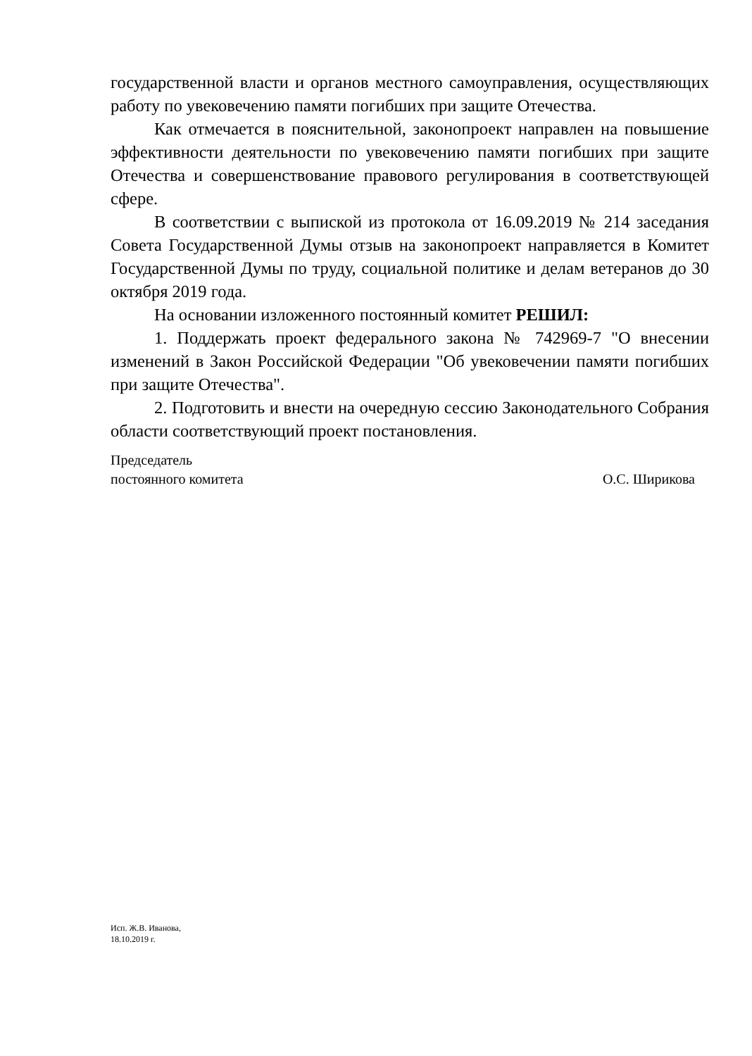государственной власти и органов местного самоуправления, осуществляющих работу по увековечению памяти погибших при защите Отечества.
Как отмечается в пояснительной, законопроект направлен на повышение эффективности деятельности по увековечению памяти погибших при защите Отечества и совершенствование правового регулирования в соответствующей сфере.
В соответствии с выпиской из протокола от 16.09.2019 № 214 заседания Совета Государственной Думы отзыв на законопроект направляется в Комитет Государственной Думы по труду, социальной политике и делам ветеранов до 30 октября 2019 года.
На основании изложенного постоянный комитет РЕШИЛ:
1. Поддержать проект федерального закона № 742969-7 "О внесении изменений в Закон Российской Федерации "Об увековечении памяти погибших при защите Отечества".
2. Подготовить и внести на очередную сессию Законодательного Собрания области соответствующий проект постановления.
Председатель
постоянного комитета
О.С. Ширикова
Исп. Ж.В. Иванова,
18.10.2019 г.